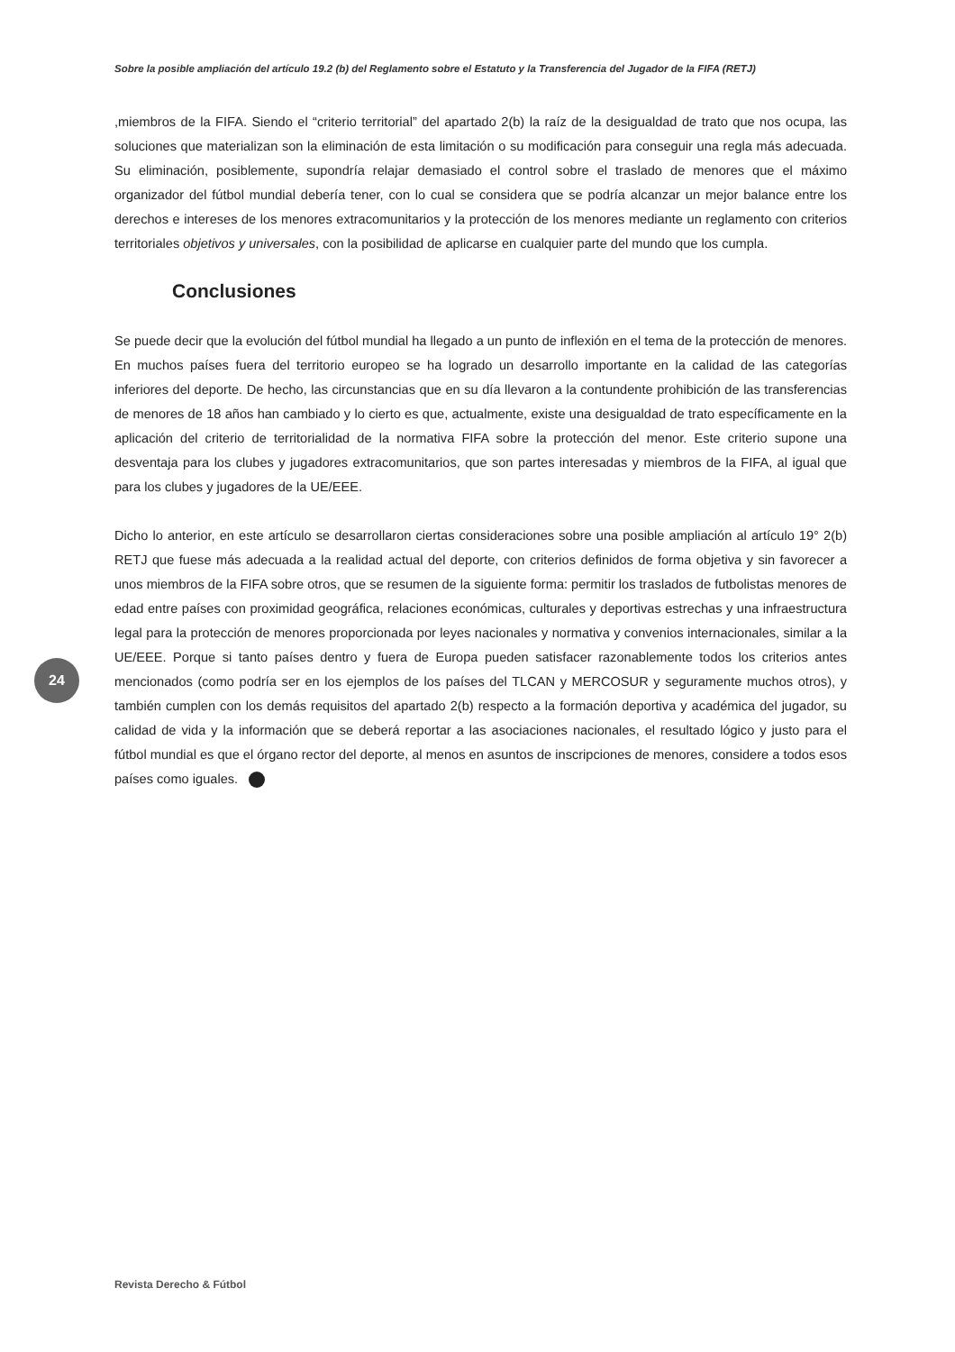Sobre la posible ampliación del artículo 19.2 (b) del Reglamento sobre el Estatuto y la Transferencia del Jugador de la FIFA (RETJ)
,miembros de la FIFA. Siendo el “criterio territorial” del apartado 2(b) la raíz de la desigualdad de trato que nos ocupa, las soluciones que materializan son la eliminación de esta limitación o su modificación para conseguir una regla más adecuada. Su eliminación, posiblemente, supondría relajar demasiado el control sobre el traslado de menores que el máximo organizador del fútbol mundial debería tener, con lo cual se considera que se podría alcanzar un mejor balance entre los derechos e intereses de los menores extracomunitarios y la protección de los menores mediante un reglamento con criterios territoriales objetivos y universales, con la posibilidad de aplicarse en cualquier parte del mundo que los cumpla.
Conclusiones
Se puede decir que la evolución del fútbol mundial ha llegado a un punto de inflexión en el tema de la protección de menores. En muchos países fuera del territorio europeo se ha logrado un desarrollo importante en la calidad de las categorías inferiores del deporte. De hecho, las circunstancias que en su día llevaron a la contundente prohibición de las transferencias de menores de 18 años han cambiado y lo cierto es que, actualmente, existe una desigualdad de trato específicamente en la aplicación del criterio de territorialidad de la normativa FIFA sobre la protección del menor. Este criterio supone una desventaja para los clubes y jugadores extracomunitarios, que son partes interesadas y miembros de la FIFA, al igual que para los clubes y jugadores de la UE/EEE.
Dicho lo anterior, en este artículo se desarrollaron ciertas consideraciones sobre una posible ampliación al artículo 19° 2(b) RETJ que fuese más adecuada a la realidad actual del deporte, con criterios definidos de forma objetiva y sin favorecer a unos miembros de la FIFA sobre otros, que se resumen de la siguiente forma: permitir los traslados de futbolistas menores de edad entre países con proximidad geográfica, relaciones económicas, culturales y deportivas estrechas y una infraestructura legal para la protección de menores proporcionada por leyes nacionales y normativa y convenios internacionales, similar a la UE/EEE. Porque si tanto países dentro y fuera de Europa pueden satisfacer razonablemente todos los criterios antes mencionados (como podría ser en los ejemplos de los países del TLCAN y MERCOSUR y seguramente muchos otros), y también cumplen con los demás requisitos del apartado 2(b) respecto a la formación deportiva y académica del jugador, su calidad de vida y la información que se deberá reportar a las asociaciones nacionales, el resultado lógico y justo para el fútbol mundial es que el órgano rector del deporte, al menos en asuntos de inscripciones de menores, considere a todos esos países como iguales.
24
Revista Derecho & Fútbol